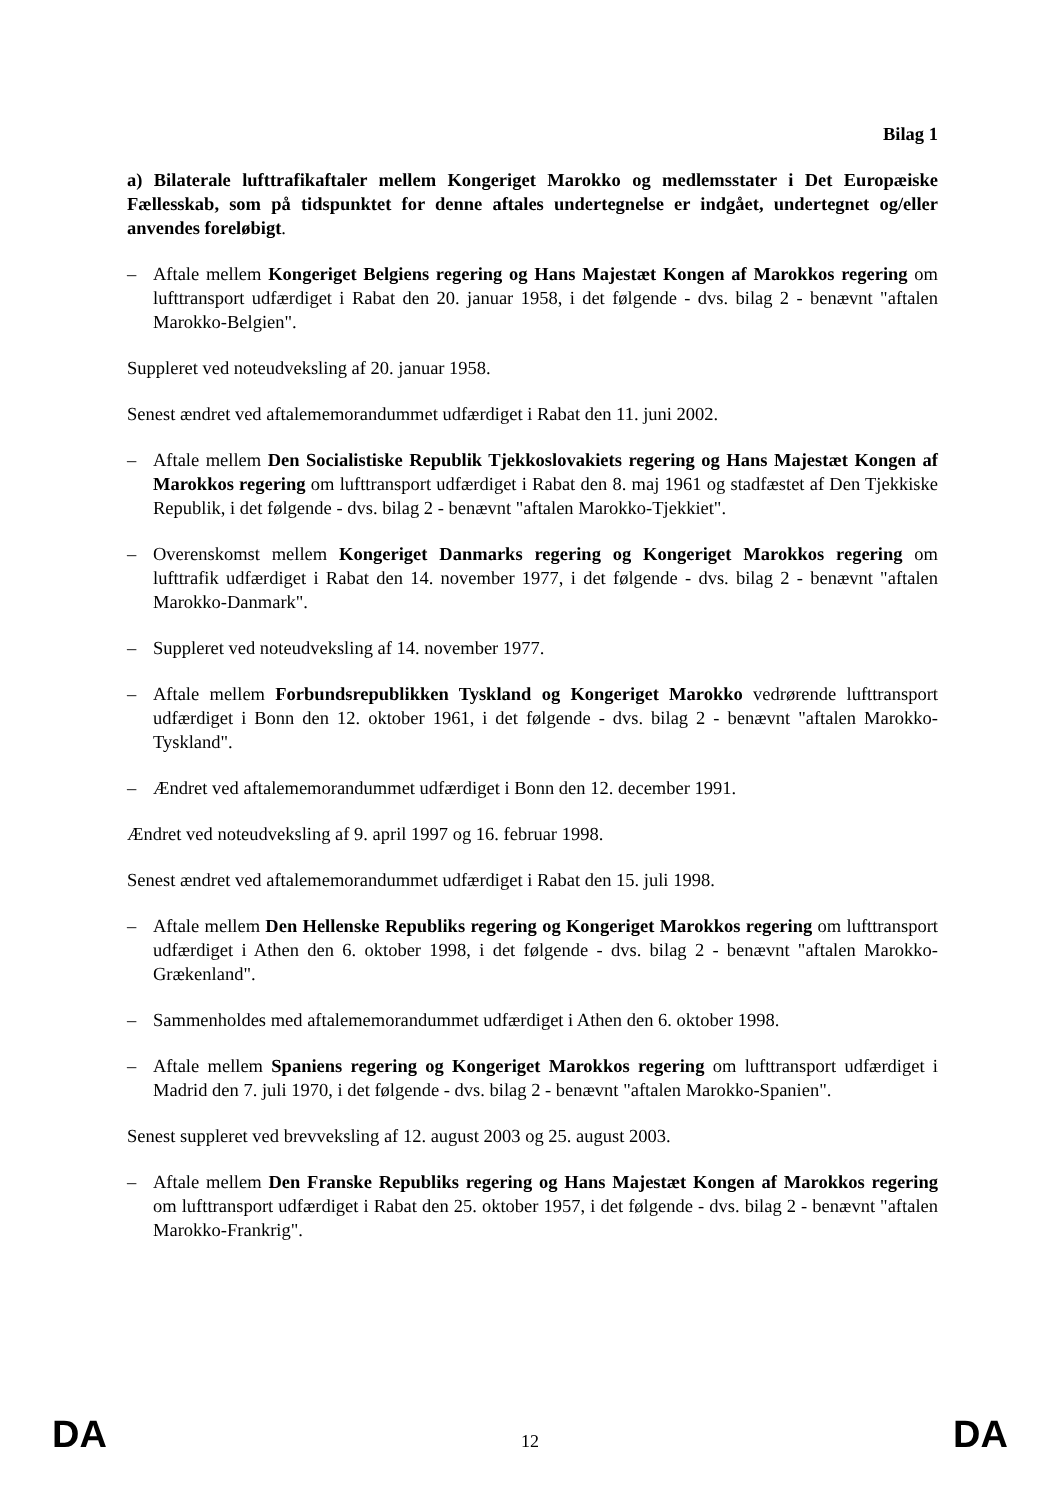Bilag 1
a) Bilaterale lufttrafikaftaler mellem Kongeriget Marokko og medlemsstater i Det Europæiske Fællesskab, som på tidspunktet for denne aftales undertegnelse er indgået, undertegnet og/eller anvendes foreløbigt.
– Aftale mellem Kongeriget Belgiens regering og Hans Majestæt Kongen af Marokkos regering om lufttransport udfærdiget i Rabat den 20. januar 1958, i det følgende - dvs. bilag 2 - benævnt "aftalen Marokko-Belgien".
Suppleret ved noteudveksling af 20. januar 1958.
Senest ændret ved aftalememorandummet udfærdiget i Rabat den 11. juni 2002.
– Aftale mellem Den Socialistiske Republik Tjekkoslovakiets regering og Hans Majestæt Kongen af Marokkos regering om lufttransport udfærdiget i Rabat den 8. maj 1961 og stadfæstet af Den Tjekkiske Republik, i det følgende - dvs. bilag 2 - benævnt "aftalen Marokko-Tjekkiet".
– Overenskomst mellem Kongeriget Danmarks regering og Kongeriget Marokkos regering om lufttrafik udfærdiget i Rabat den 14. november 1977, i det følgende - dvs. bilag 2 - benævnt "aftalen Marokko-Danmark".
– Suppleret ved noteudveksling af 14. november 1977.
– Aftale mellem Forbundsrepublikken Tyskland og Kongeriget Marokko vedrørende lufttransport udfærdiget i Bonn den 12. oktober 1961, i det følgende - dvs. bilag 2 - benævnt "aftalen Marokko-Tyskland".
– Ændret ved aftalememorandummet udfærdiget i Bonn den 12. december 1991.
Ændret ved noteudveksling af 9. april 1997 og 16. februar 1998.
Senest ændret ved aftalememorandummet udfærdiget i Rabat den 15. juli 1998.
– Aftale mellem Den Hellenske Republiks regering og Kongeriget Marokkos regering om lufttransport udfærdiget i Athen den 6. oktober 1998, i det følgende - dvs. bilag 2 - benævnt "aftalen Marokko-Grækenland".
– Sammenholdes med aftalememorandummet udfærdiget i Athen den 6. oktober 1998.
– Aftale mellem Spaniens regering og Kongeriget Marokkos regering om lufttransport udfærdiget i Madrid den 7. juli 1970, i det følgende - dvs. bilag 2 - benævnt "aftalen Marokko-Spanien".
Senest suppleret ved brevveksling af 12. august 2003 og 25. august 2003.
– Aftale mellem Den Franske Republiks regering og Hans Majestæt Kongen af Marokkos regering om lufttransport udfærdiget i Rabat den 25. oktober 1957, i det følgende - dvs. bilag 2 - benævnt "aftalen Marokko-Frankrig".
DA 12 DA